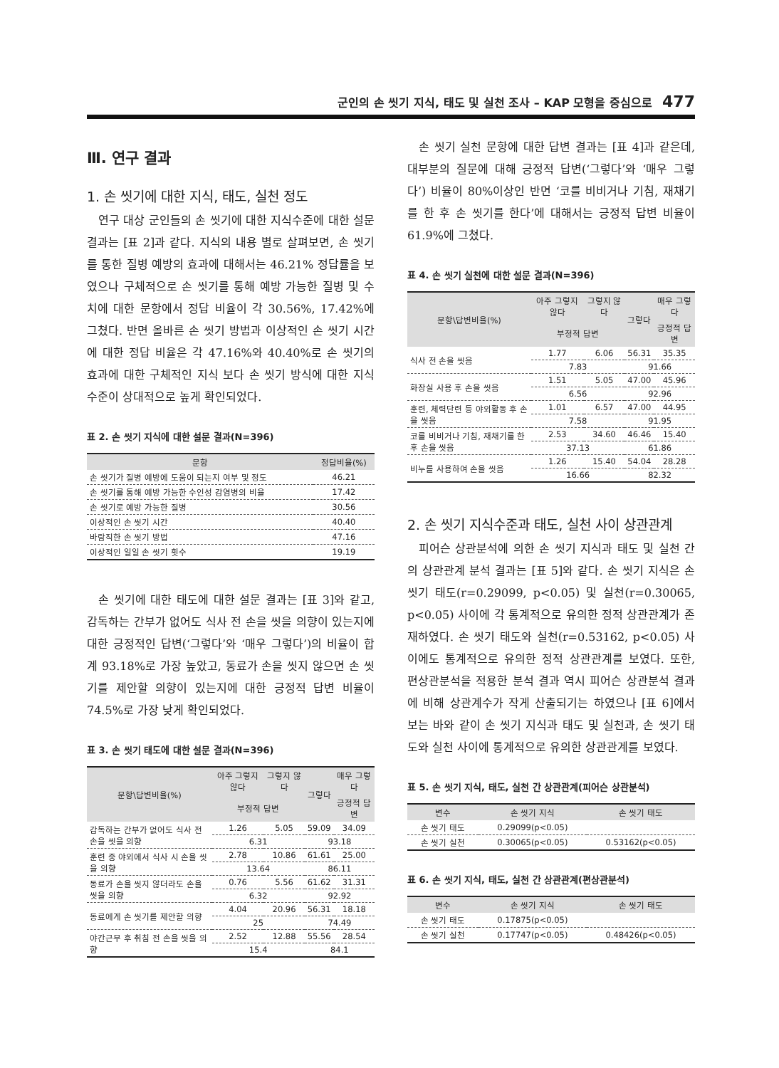군인의 손 씻기 지식, 태도 및 실천 조사 – KAP 모형을 중심으로 477
Ⅲ. 연구 결과
1. 손 씻기에 대한 지식, 태도, 실천 정도
연구 대상 군인들의 손 씻기에 대한 지식수준에 대한 설문 결과는 [표 2]과 같다. 지식의 내용 별로 살펴보면, 손 씻기를 통한 질병 예방의 효과에 대해서는 46.21% 정답률을 보였으나 구체적으로 손 씻기를 통해 예방 가능한 질병 및 수치에 대한 문항에서 정답 비율이 각 30.56%, 17.42%에 그쳤다. 반면 올바른 손 씻기 방법과 이상적인 손 씻기 시간에 대한 정답 비율은 각 47.16%와 40.40%로 손 씻기의 효과에 대한 구체적인 지식 보다 손 씻기 방식에 대한 지식수준이 상대적으로 높게 확인되었다.
표 2. 손 씻기 지식에 대한 설문 결과(N=396)
| 문항 | 정답비율(%) |
| --- | --- |
| 손 씻기가 질병 예방에 도움이 되는지 여부 및 정도 | 46.21 |
| 손 씻기를 통해 예방 가능한 수인성 감염병의 비율 | 17.42 |
| 손 씻기로 예방 가능한 질병 | 30.56 |
| 이상적인 손 씻기 시간 | 40.40 |
| 바람직한 손 씻기 방법 | 47.16 |
| 이상적인 일일 손 씻기 횟수 | 19.19 |
손 씻기에 대한 태도에 대한 설문 결과는 [표 3]와 같고, 감독하는 간부가 없어도 식사 전 손을 씻을 의향이 있는지에 대한 긍정적인 답변(‘그렇다’와 ‘매우 그렇다’)의 비율이 합계 93.18%로 가장 높았고, 동료가 손을 씻지 않으면 손 씻기를 제안할 의향이 있는지에 대한 긍정적 답변 비율이 74.5%로 가장 낮게 확인되었다.
표 3. 손 씻기 태도에 대한 설문 결과(N=396)
| 문항\답변비율(%) | 아주 그렇지 않다 | 그렇지 않다 | 그렇다 | 매우 그렇다 |
| --- | --- | --- | --- | --- |
| | 부정적 답변 | | | 긍정적 답변 |
| 감독하는 간부가 없어도 식사 전 손을 씻을 의향 | 1.26 | 5.05 | 59.09 | 34.09 |
| | 6.31 | | 93.18 | |
| 훈련 중 야외에서 식사 시 손을 씻을 의향 | 2.78 | 10.86 | 61.61 | 25.00 |
| | 13.64 | | 86.11 | |
| 동료가 손을 씻지 않더라도 손을 씻을 의향 | 0.76 | 5.56 | 61.62 | 31.31 |
| | 6.32 | | 92.92 | |
| 동료에게 손 씻기를 제안할 의향 | 4.04 | 20.96 | 56.31 | 18.18 |
| | 25 | | 74.49 | |
| 야간근무 후 취침 전 손을 씻을 의향 | 2.52 | 12.88 | 55.56 | 28.54 |
| | 15.4 | | 84.1 | |
손 씻기 실천 문항에 대한 답변 결과는 [표 4]과 같은데, 대부분의 질문에 대해 긍정적 답변(‘그렇다’와 ‘매우 그렇다’) 비율이 80%이상인 반면 ‘코를 비비거나 기침, 재채기를 한 후 손 씻기를 한다’에 대해서는 긍정적 답변 비율이 61.9%에 그쳤다.
표 4. 손 씻기 실천에 대한 설문 결과(N=396)
| 문항\답변비율(%) | 아주 그렇지 않다 | 그렇지 않다 | 그렇다 | 매우 그렇다 |
| --- | --- | --- | --- | --- |
| | 부정적 답변 | | | 긍정적 답변 |
| 식사 전 손을 씻음 | 1.77 | 6.06 | 56.31 | 35.35 |
| | 7.83 | | 91.66 | |
| 화장실 사용 후 손을 씻음 | 1.51 | 5.05 | 47.00 | 45.96 |
| | 6.56 | | 92.96 | |
| 훈련, 체력단련 등 야외활동 후 손을 씻음 | 1.01 | 6.57 | 47.00 | 44.95 |
| | 7.58 | | 91.95 | |
| 코를 비비거나 기침, 재채기를 한 후 손을 씻음 | 2.53 | 34.60 | 46.46 | 15.40 |
| | 37.13 | | 61.86 | |
| 비누를 사용하여 손을 씻음 | 1.26 | 15.40 | 54.04 | 28.28 |
| | 16.66 | | 82.32 | |
2. 손 씻기 지식수준과 태도, 실천 사이 상관관계
피어슨 상관분석에 의한 손 씻기 지식과 태도 및 실천 간의 상관관계 분석 결과는 [표 5]와 같다. 손 씻기 지식은 손 씻기 태도(r=0.29099, p<0.05) 및 실천(r=0.30065, p<0.05) 사이에 각 통계적으로 유의한 정적 상관관계가 존재하였다. 손 씻기 태도와 실천(r=0.53162, p<0.05) 사이에도 통계적으로 유의한 정적 상관관계를 보였다. 또한, 편상관분석을 적용한 분석 결과 역시 피어슨 상관분석 결과에 비해 상관계수가 작게 산출되기는 하였으나 [표 6]에서 보는 바와 같이 손 씻기 지식과 태도 및 실천과, 손 씻기 태도와 실천 사이에 통계적으로 유의한 상관관계를 보였다.
표 5. 손 씻기 지식, 태도, 실천 간 상관관계(피어슨 상관분석)
| 변수 | 손 씻기 지식 | 손 씻기 태도 |
| --- | --- | --- |
| 손 씻기 태도 | 0.29099(p<0.05) | |
| 손 씻기 실천 | 0.30065(p<0.05) | 0.53162(p<0.05) |
표 6. 손 씻기 지식, 태도, 실천 간 상관관계(편상관분석)
| 변수 | 손 씻기 지식 | 손 씻기 태도 |
| --- | --- | --- |
| 손 씻기 태도 | 0.17875(p<0.05) | |
| 손 씻기 실천 | 0.17747(p<0.05) | 0.48426(p<0.05) |